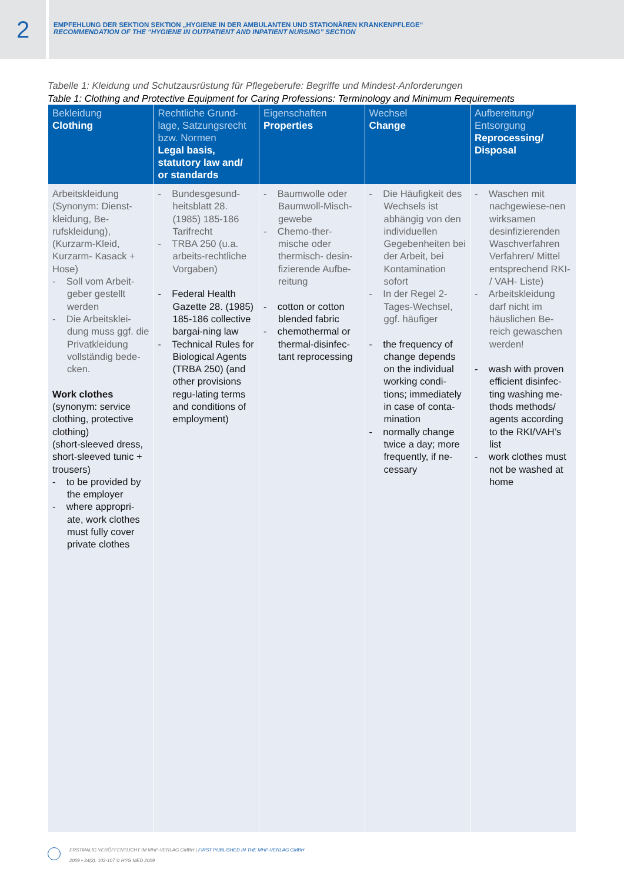2
EMPFEHLUNG DER SEKTION SEKTION „HYGIENE IN DER AMBULANTEN UND STATIONÄREN KRANKENPFLEGE“
RECOMMENDATION OF THE “HYGIENE IN OUTPATIENT AND INPATIENT NURSING” SECTION
Tabelle 1: Kleidung und Schutzausrüstung für Pflegeberufe: Begriffe und Mindest-Anforderungen
Table 1: Clothing and Protective Equipment for Caring Professions: Terminology and Minimum Requirements
| Bekleidung Clothing | Rechtliche Grund-lage, Satzungsrecht bzw. Normen Legal basis, statutory law and/ or standards | Eigenschaften Properties | Wechsel Change | Aufbereitung/ Entsorgung Reprocessing/ Disposal |
| --- | --- | --- | --- | --- |
| Arbeitskleidung (Synonym: Dienst-kleidung, Be-rufskleidung), (Kurzarm-Kleid, Kurzarm- Kasack + Hose) - Soll vom Arbeit-geber gestellt werden - Die Arbeitsklei-dung muss ggf. die Privatkleidung vollständig bede-cken. Work clothes (synonym: service clothing, protective clothing) (short-sleeved dress, short-sleeved tunic + trousers) - to be provided by the employer - where appropri-ate, work clothes must fully cover private clothes | - Bundesgesund-heitsblatt 28. (1985) 185-186 Tarifrecht - TRBA 250 (u.a. arbeits-rechtliche Vorgaben) - Federal Health Gazette 28. (1985) 185-186 collective bargai-ning law - Technical Rules for Biological Agents (TRBA 250) (and other provisions regu-lating terms and conditions of employment) | - Baumwolle oder Baumwoll-Misch-gewebe - Chemo-ther-mische oder thermisch- desin-fizierende Aufbe-reitung - cotton or cotton blended fabric - chemothermal or thermal-disinfec-tant reprocessing | - Die Häufigkeit des Wechsels ist abhängig von den individuellen Gegebenheiten bei der Arbeit, bei Kontamination sofort - In der Regel 2-Tages-Wechsel, ggf. häufiger - the frequency of change depends on the individual working condi-tions; immediately in case of conta-mination - normally change twice a day; more frequently, if ne-cessary | - Waschen mit nachgewiese-nen wirksamen desinfizierenden Waschverfahren Verfahren/ Mittel entsprechend RKI- / VAH- Liste) - Arbeitskleidung darf nicht im häuslichen Be-reich gewaschen werden! - wash with proven efficient disinfec-ting washing me-thods methods/ agents according to the RKI/VAH’s list - work clothes must not be washed at home |
ERSTMALIG VERÖFFENTLICHT IM MHP-VERLAG GMBH | FIRST PUBLISHED IN THE MHP-VERLAG GMBH
2009 • 34(3): 102-107 © HYG MED 2009